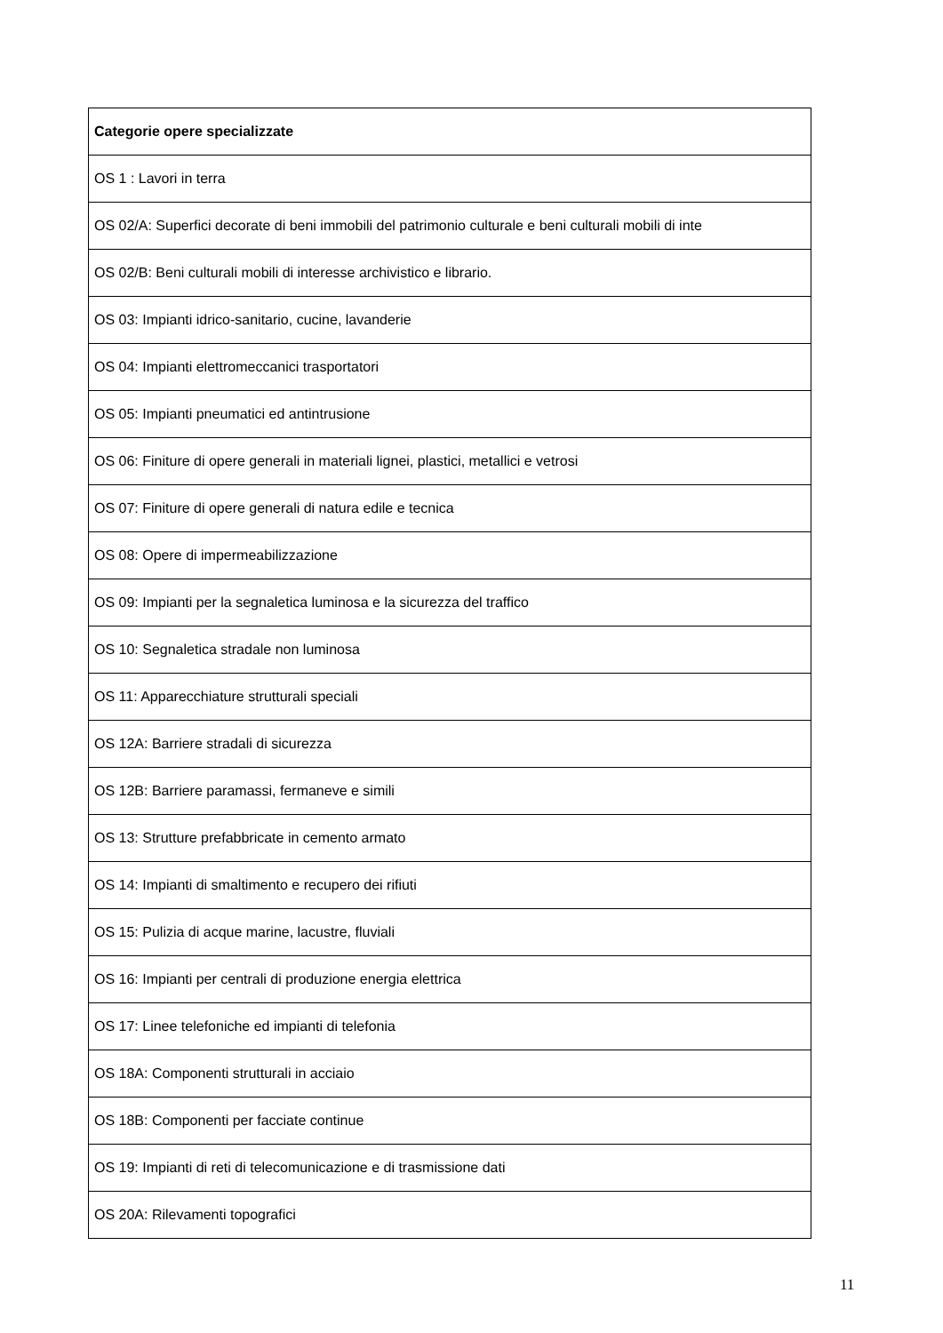| Categorie opere specializzate |
| --- |
| OS 1 : Lavori in terra |
| OS 02/A: Superfici decorate di beni immobili del patrimonio culturale e beni culturali mobili di inte |
| OS 02/B: Beni culturali mobili di interesse archivistico e librario. |
| OS 03: Impianti idrico-sanitario, cucine, lavanderie |
| OS 04: Impianti elettromeccanici trasportatori |
| OS 05: Impianti pneumatici ed antintrusione |
| OS 06: Finiture di opere generali in materiali lignei, plastici, metallici e vetrosi |
| OS 07: Finiture di opere generali di natura edile e tecnica |
| OS 08: Opere di impermeabilizzazione |
| OS 09: Impianti per la segnaletica luminosa e la sicurezza del traffico |
| OS 10: Segnaletica stradale non luminosa |
| OS 11: Apparecchiature strutturali speciali |
| OS 12A: Barriere stradali di sicurezza |
| OS 12B: Barriere paramassi, fermaneve e simili |
| OS 13: Strutture prefabbricate in cemento armato |
| OS 14: Impianti di smaltimento e recupero dei rifiuti |
| OS 15: Pulizia di acque marine, lacustre, fluviali |
| OS 16: Impianti per centrali di produzione energia elettrica |
| OS 17: Linee telefoniche ed impianti di telefonia |
| OS 18A: Componenti strutturali in acciaio |
| OS 18B: Componenti per facciate continue |
| OS 19: Impianti di reti di telecomunicazione e di trasmissione dati |
| OS 20A: Rilevamenti topografici |
11